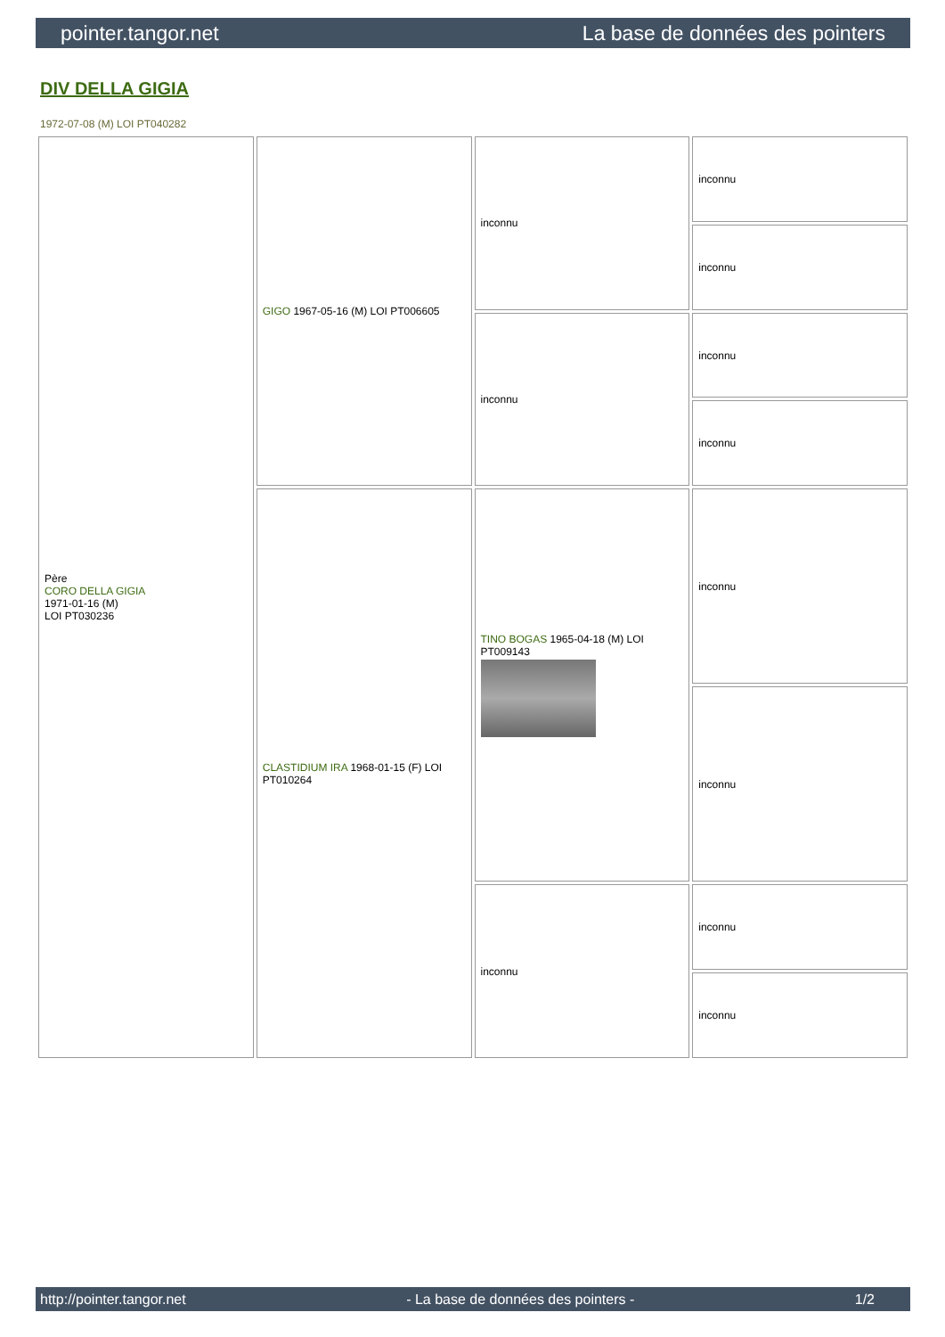pointer.tangor.net La base de données des pointers
DIV DELLA GIGIA
1972-07-08 (M) LOI PT040282
| Père CORO DELLA GIGIA 1971-01-16 (M) LOI PT030236 | GIGO 1967-05-16 (M) LOI PT006605 | inconnu | inconnu |
| | | | inconnu |
| | | inconnu | inconnu |
| | | | inconnu |
| | CLASTIDIUM IRA 1968-01-15 (F) LOI PT010264 | TINO BOGAS 1965-04-18 (M) LOI PT009143 | inconnu |
| | | | inconnu |
| | | inconnu | inconnu |
| | | | inconnu |
http://pointer.tangor.net - La base de données des pointers - 1/2